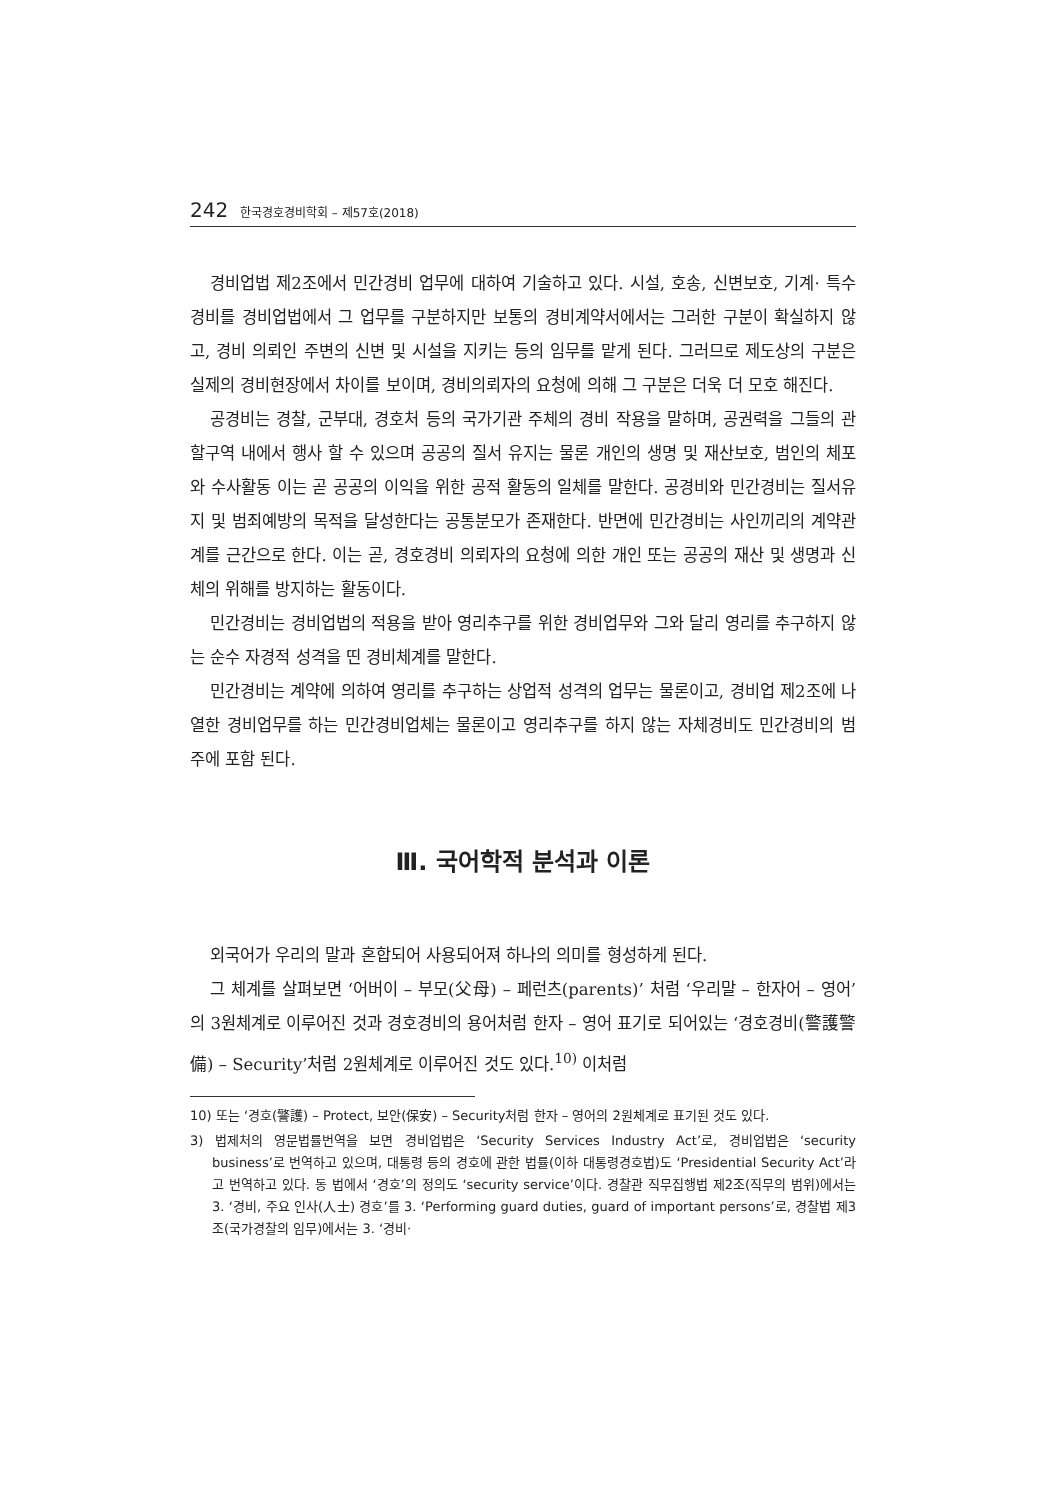242 한국경호경비학회 – 제57호(2018)
경비업법 제2조에서 민간경비 업무에 대하여 기술하고 있다. 시설, 호송, 신변보호, 기계· 특수경비를 경비업법에서 그 업무를 구분하지만 보통의 경비계약서에서는 그러한 구분이 확실하지 않고, 경비 의뢰인 주변의 신변 및 시설을 지키는 등의 임무를 맡게 된다. 그러므로 제도상의 구분은 실제의 경비현장에서 차이를 보이며, 경비의뢰자의 요청에 의해 그 구분은 더욱 더 모호 해진다.
공경비는 경찰, 군부대, 경호처 등의 국가기관 주체의 경비 작용을 말하며, 공권력을 그들의 관할구역 내에서 행사 할 수 있으며 공공의 질서 유지는 물론 개인의 생명 및 재산보호, 범인의 체포와 수사활동 이는 곧 공공의 이익을 위한 공적 활동의 일체를 말한다. 공경비와 민간경비는 질서유지 및 범죄예방의 목적을 달성한다는 공통분모가 존재한다. 반면에 민간경비는 사인끼리의 계약관계를 근간으로 한다. 이는 곧, 경호경비 의뢰자의 요청에 의한 개인 또는 공공의 재산 및 생명과 신체의 위해를 방지하는 활동이다.
민간경비는 경비업법의 적용을 받아 영리추구를 위한 경비업무와 그와 달리 영리를 추구하지 않는 순수 자경적 성격을 띤 경비체계를 말한다.
민간경비는 계약에 의하여 영리를 추구하는 상업적 성격의 업무는 물론이고, 경비업 제2조에 나열한 경비업무를 하는 민간경비업체는 물론이고 영리추구를 하지 않는 자체경비도 민간경비의 범주에 포함 된다.
Ⅲ. 국어학적 분석과 이론
외국어가 우리의 말과 혼합되어 사용되어져 하나의 의미를 형성하게 된다.
그 체계를 살펴보면 ‘어버이 – 부모(父母) – 페런츠(parents)’ 처럼 ‘우리말 – 한자어 – 영어’의 3원체계로 이루어진 것과 경호경비의 용어처럼 한자 – 영어 표기로 되어있는 ‘경호경비(警護警備) – Security’처럼 2원체계로 이루어진 것도 있다.<sup>10)</sup> 이처럼
10) 또는 ‘경호(警護) – Protect, 보안(保安) – Security처럼 한자 – 영어의 2원체계로 표기된 것도 있다.
3) 법제처의 영문법률번역을 보면 경비업법은 ‘Security Services Industry Act’로, 경비업법은 ‘security business’로 번역하고 있으며, 대통령 등의 경호에 관한 법률(이하 대통령경호법)도 ‘Presidential Security Act’라고 번역하고 있다. 동 법에서 ‘경호’의 정의도 ‘security service’이다. 경찰관 직무집행법 제2조(직무의 범위)에서는 3. ‘경비, 주요 인사(人士) 경호’를 3. ‘Performing guard duties, guard of important persons’로, 경찰법 제3조(국가경찰의 임무)에서는 3. ‘경비·